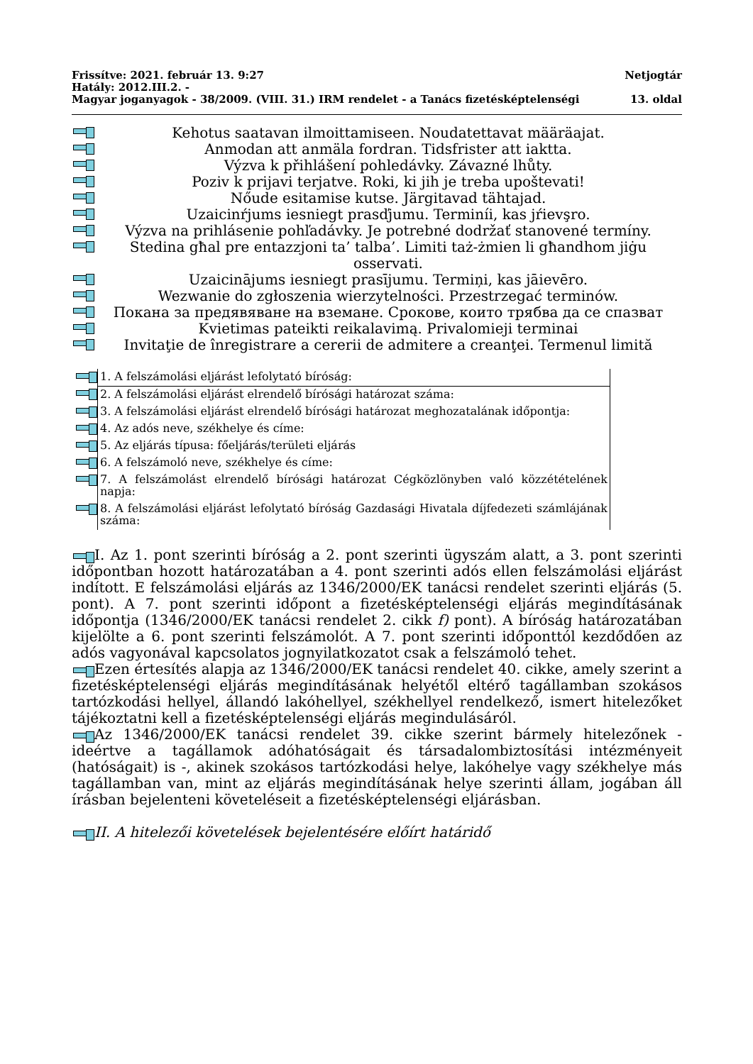Frissítve: 2021. február 13. 9:27 Netjogtár
Hatály: 2012.III.2. -
Magyar joganyagok - 38/2009. (VIII. 31.) IRM rendelet - a Tanács fizetésképtelenségi 13. oldal
Kehotus saatavan ilmoittamiseen. Noudatettavat määräajat.
Anmodan att anmäla fordran. Tidsfrister att iaktta.
Výzva k přihlášení pohledávky. Závazné lhůty.
Poziv k prijavi terjatve. Roki, ki jih je treba upoštevati!
Nőude esitamise kutse. Järgitavad tähtajad.
Uzaicinŕjums iesniegt prasďjumu. Terminíi, kas jŕievşro.
Výzva na prihlásenie pohľadávky. Je potrebné dodržať stanovené termíny.
Stedina għal pre entazzjoni ta’ talba’. Limiti taż-żmien li għandhom jiġu osservati.
Uzaicinājums iesniegt prasījumu. Termiņi, kas jāievēro.
Wezwanie do zgłoszenia wierzytelności. Przestrzegać terminów.
Покана за предявяване на вземане. Срокове, които трябва да се спазват
Kvietimas pateikti reikalavimą. Privalomieji terminai
Invitaţie de înregistrare a cererii de admitere a creanţei. Termenul limită
| | 1. A felszámolási eljárást lefolytató bíróság: |
| | 2. A felszámolási eljárást elrendelő bírósági határozat száma: |
| | 3. A felszámolási eljárást elrendelő bírósági határozat meghozatalának időpontja: |
| | 4. Az adós neve, székhelye és címe: |
| | 5. Az eljárás típusa: főeljárás/területi eljárás |
| | 6. A felszámoló neve, székhelye és címe: |
| | 7. A felszámolást elrendelő bírósági határozat Cégközlönyben való közzétételének napja: |
| | 8. A felszámolási eljárást lefolytató bíróság Gazdasági Hivatala díjfedezeti számlájának száma: |
I. Az 1. pont szerinti bíróság a 2. pont szerinti ügyszám alatt, a 3. pont szerinti időpontban hozott határozatában a 4. pont szerinti adós ellen felszámolási eljárást indított. E felszámolási eljárás az 1346/2000/EK tanácsi rendelet szerinti eljárás (5. pont). A 7. pont szerinti időpont a fizetésképtelenségi eljárás megindításának időpontja (1346/2000/EK tanácsi rendelet 2. cikk f) pont). A bíróság határozatában kijelölte a 6. pont szerinti felszámolót. A 7. pont szerinti időponttól kezdődően az adós vagyonával kapcsolatos jognyilatkozatot csak a felszámoló tehet.
Ezen értesítés alapja az 1346/2000/EK tanácsi rendelet 40. cikke, amely szerint a fizetésképtelenségi eljárás megindításának helyétől eltérő tagállamban szokásos tartózkodási hellyel, állandó lakóhellyel, székhellyel rendelkező, ismert hitelezőket tájékoztatni kell a fizetésképtelenségi eljárás megindulásáról.
Az 1346/2000/EK tanácsi rendelet 39. cikke szerint bármely hitelezőnek - ideértve a tagállamok adóhatóságait és társadalombiztosítási intézményeit (hatóságait) is -, akinek szokásos tartózkodási helye, lakóhelye vagy székhelye más tagállamban van, mint az eljárás megindításának helye szerinti állam, jogában áll írásban bejelenteni követeléseit a fizetésképtelenségi eljárásban.
II. A hitelezői követelések bejelentésére előírt határidő